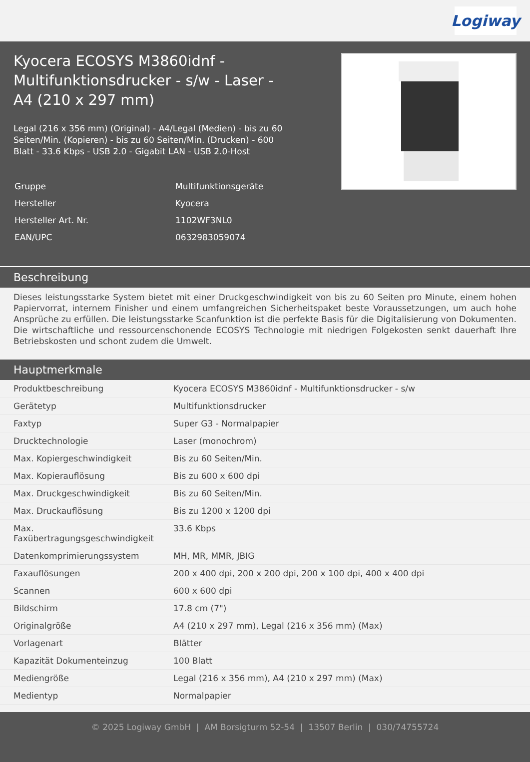Logiway
Kyocera ECOSYS M3860idnf - Multifunktionsdrucker - s/w - Laser - A4 (210 x 297 mm)
Legal (216 x 356 mm) (Original) - A4/Legal (Medien) - bis zu 60 Seiten/Min. (Kopieren) - bis zu 60 Seiten/Min. (Drucken) - 600 Blatt - 33.6 Kbps - USB 2.0 - Gigabit LAN - USB 2.0-Host
| Gruppe | Multifunktionsgeräte |
| Hersteller | Kyocera |
| Hersteller Art. Nr. | 1102WF3NL0 |
| EAN/UPC | 0632983059074 |
Beschreibung
Dieses leistungsstarke System bietet mit einer Druckgeschwindigkeit von bis zu 60 Seiten pro Minute, einem hohen Papiervorrat, internem Finisher und einem umfangreichen Sicherheitspaket beste Voraussetzungen, um auch hohe Ansprüche zu erfüllen. Die leistungsstarke Scanfunktion ist die perfekte Basis für die Digitalisierung von Dokumenten. Die wirtschaftliche und ressourcenschonende ECOSYS Technologie mit niedrigen Folgekosten senkt dauerhaft Ihre Betriebskosten und schont zudem die Umwelt.
Hauptmerkmale
| Produktbeschreibung | Kyocera ECOSYS M3860idnf - Multifunktionsdrucker - s/w |
| Gerätetyp | Multifunktionsdrucker |
| Faxtyp | Super G3 - Normalpapier |
| Drucktechnologie | Laser (monochrom) |
| Max. Kopiergeschwindigkeit | Bis zu 60 Seiten/Min. |
| Max. Kopierauflösung | Bis zu 600 x 600 dpi |
| Max. Druckgeschwindigkeit | Bis zu 60 Seiten/Min. |
| Max. Druckauflösung | Bis zu 1200 x 1200 dpi |
| Max. Faxübertragungsgeschwindigkeit | 33.6 Kbps |
| Datenkomprimierungssystem | MH, MR, MMR, JBIG |
| Faxauflösungen | 200 x 400 dpi, 200 x 200 dpi, 200 x 100 dpi, 400 x 400 dpi |
| Scannen | 600 x 600 dpi |
| Bildschirm | 17.8 cm (7") |
| Originalgröße | A4 (210 x 297 mm), Legal (216 x 356 mm) (Max) |
| Vorlagenart | Blätter |
| Kapazität Dokumenteinzug | 100 Blatt |
| Mediengröße | Legal (216 x 356 mm), A4 (210 x 297 mm) (Max) |
| Medientyp | Normalpapier |
© 2025 Logiway GmbH | AM Borsigturm 52-54 | 13507 Berlin | 030/74755724